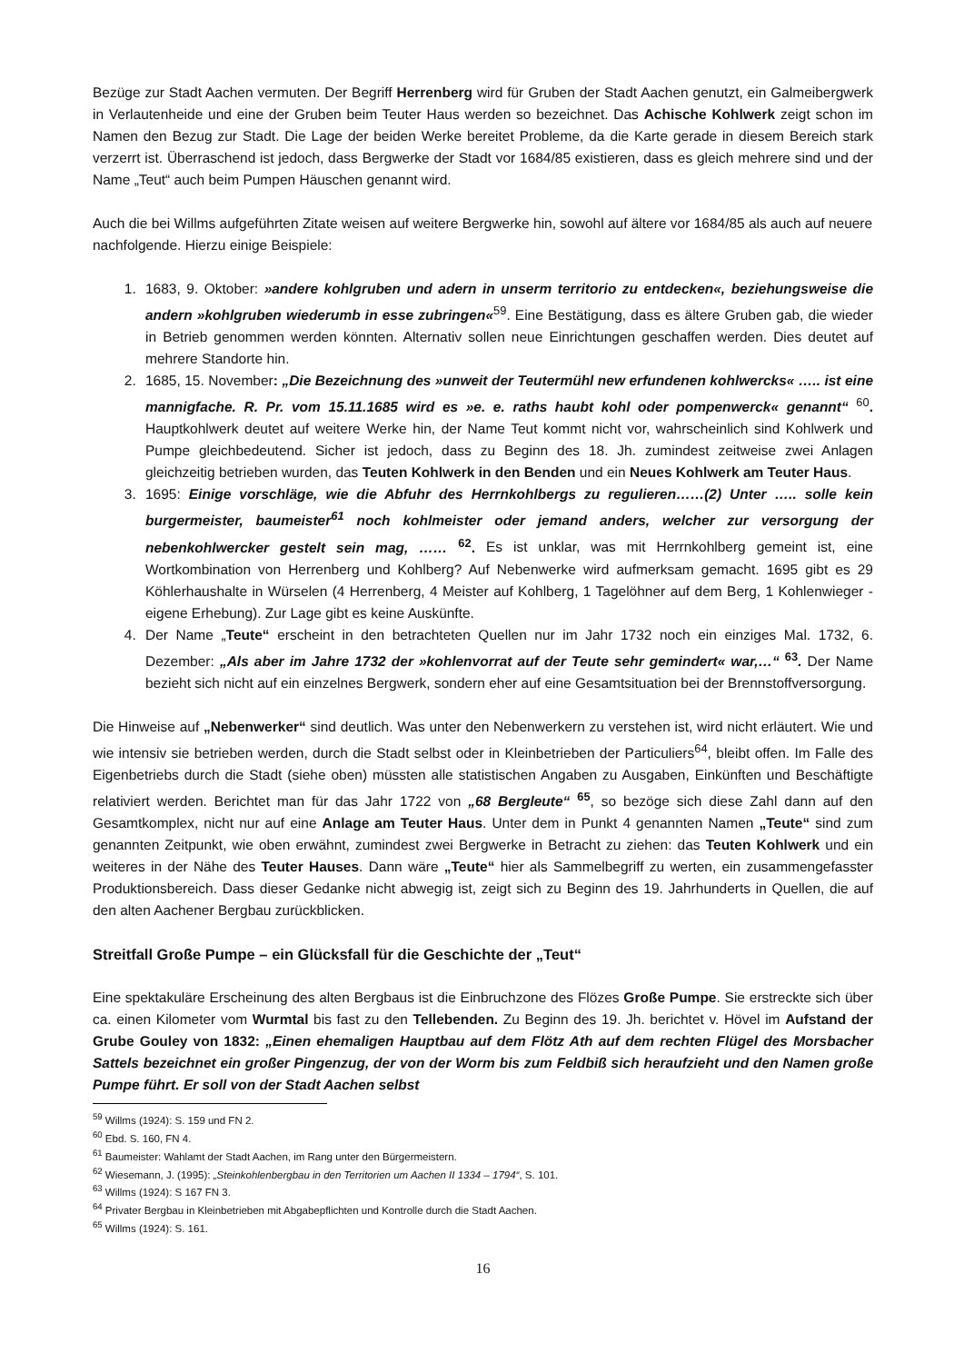Bezüge zur Stadt Aachen vermuten. Der Begriff Herrenberg wird für Gruben der Stadt Aachen genutzt, ein Galmeibergwerk in Verlautenheide und eine der Gruben beim Teuter Haus werden so bezeichnet. Das Achische Kohlwerk zeigt schon im Namen den Bezug zur Stadt. Die Lage der beiden Werke bereitet Probleme, da die Karte gerade in diesem Bereich stark verzerrt ist. Überraschend ist jedoch, dass Bergwerke der Stadt vor 1684/85 existieren, dass es gleich mehrere sind und der Name „Teut“ auch beim Pumpen Häuschen genannt wird.
Auch die bei Willms aufgeführten Zitate weisen auf weitere Bergwerke hin, sowohl auf ältere vor 1684/85 als auch auf neuere nachfolgende. Hierzu einige Beispiele:
1. 1683, 9. Oktober: »andere kohlgruben und adern in unserm territorio zu entdecken«, beziehungsweise die andern »kohlgruben wiederumb in esse zubringen«<sup>59</sup>. Eine Bestätigung, dass es ältere Gruben gab, die wieder in Betrieb genommen werden könnten. Alternativ sollen neue Einrichtungen geschaffen werden. Dies deutet auf mehrere Standorte hin.
2. 1685, 15. November: „Die Bezeichnung des »unweit der Teutermühl new erfundenen kohlwercks« ….. ist eine mannigfache. R. Pr. vom 15.11.1685 wird es »e. e. raths haubt kohl oder pompenwerck« genannt“ <sup>60</sup>. Hauptkohlwerk deutet auf weitere Werke hin, der Name Teut kommt nicht vor, wahrscheinlich sind Kohlwerk und Pumpe gleichbedeutend. Sicher ist jedoch, dass zu Beginn des 18. Jh. zumindest zeitweise zwei Anlagen gleichzeitig betrieben wurden, das Teuten Kohlwerk in den Benden und ein Neues Kohlwerk am Teuter Haus.
3. 1695: Einige vorschläge, wie die Abfuhr des Herrnkohlbergs zu regulieren……(2) Unter ….. solle kein burgermeister, baumeister<sup>61</sup> noch kohlmeister oder jemand anders, welcher zur versorgung der nebenkohlwercker gestelt sein mag, …… <sup>62</sup>. Es ist unklar, was mit Herrnkohlberg gemeint ist, eine Wortkombination von Herrenberg und Kohlberg? Auf Nebenwerke wird aufmerksam gemacht. 1695 gibt es 29 Köhlerhaushalte in Würselen (4 Herrenberg, 4 Meister auf Kohlberg, 1 Tagelöhner auf dem Berg, 1 Kohlenwieger - eigene Erhebung). Zur Lage gibt es keine Auskünfte.
4. Der Name „Teute“ erscheint in den betrachteten Quellen nur im Jahr 1732 noch ein einziges Mal. 1732, 6. Dezember: „Als aber im Jahre 1732 der »kohlenvorrat auf der Teute sehr gemindert« war,…“ <sup>63</sup>. Der Name bezieht sich nicht auf ein einzelnes Bergwerk, sondern eher auf eine Gesamtsituation bei der Brennstoffversorgung.
Die Hinweise auf „Nebenwerker“ sind deutlich. Was unter den Nebenwerkern zu verstehen ist, wird nicht erläutert. Wie und wie intensiv sie betrieben werden, durch die Stadt selbst oder in Kleinbetrieben der Particuliers<sup>64</sup>, bleibt offen. Im Falle des Eigenbetriebs durch die Stadt (siehe oben) müssten alle statistischen Angaben zu Ausgaben, Einkünften und Beschäftigte relativiert werden. Berichtet man für das Jahr 1722 von „68 Bergleute“ <sup>65</sup>, so bezöge sich diese Zahl dann auf den Gesamtkomplex, nicht nur auf eine Anlage am Teuter Haus. Unter dem in Punkt 4 genannten Namen „Teute“ sind zum genannten Zeitpunkt, wie oben erwähnt, zumindest zwei Bergwerke in Betracht zu ziehen: das Teuten Kohlwerk und ein weiteres in der Nähe des Teuter Hauses. Dann wäre „Teute“ hier als Sammelbegriff zu werten, ein zusammengefasster Produktionsbereich. Dass dieser Gedanke nicht abwegig ist, zeigt sich zu Beginn des 19. Jahrhunderts in Quellen, die auf den alten Aachener Bergbau zurückblicken.
Streitfall Große Pumpe – ein Glücksfall für die Geschichte der „Teut“
Eine spektakuläre Erscheinung des alten Bergbaus ist die Einbruchzone des Flözes Große Pumpe. Sie erstreckte sich über ca. einen Kilometer vom Wurmtal bis fast zu den Tellebenden. Zu Beginn des 19. Jh. berichtet v. Hövel im Aufstand der Grube Gouley von 1832: „Einen ehemaligen Hauptbau auf dem Flötz Ath auf dem rechten Flügel des Morsbacher Sattels bezeichnet ein großer Pingenzug, der von der Worm bis zum Feldbiß sich heraufzieht und den Namen große Pumpe führt. Er soll von der Stadt Aachen selbst
<sup>59</sup> Willms (1924): S. 159 und FN 2.
<sup>60</sup> Ebd. S. 160, FN 4.
<sup>61</sup> Baumeister: Wahlamt der Stadt Aachen, im Rang unter den Bürgermeistern.
<sup>62</sup> Wiesemann, J. (1995): „Steinkohlenbergbau in den Territorien um Aachen II 1334 – 1794“, S. 101.
<sup>63</sup> Willms (1924): S 167 FN 3.
<sup>64</sup> Privater Bergbau in Kleinbetrieben mit Abgabepflichten und Kontrolle durch die Stadt Aachen.
<sup>65</sup> Willms (1924): S. 161.
16